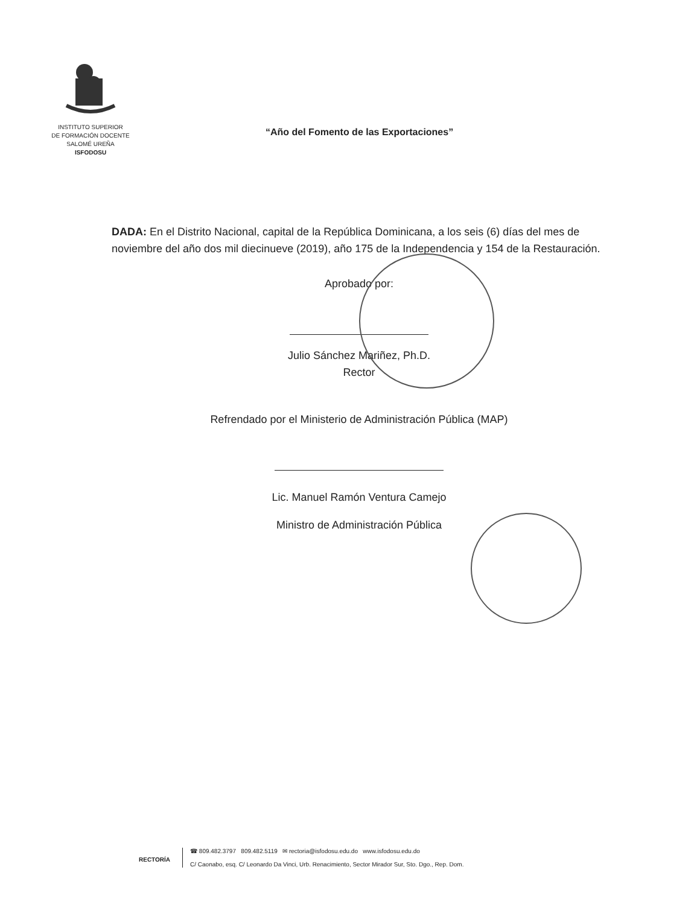INSTITUTO SUPERIOR
DE FORMACIÓN DOCENTE
SALOMÉ UREÑA
ISFODOSU
“Año del Fomento de las Exportaciones”
DADA: En el Distrito Nacional, capital de la República Dominicana, a los seis (6) días del mes de noviembre del año dos mil diecinueve (2019), año 175 de la Independencia y 154 de la Restauración.
Aprobado por:
Julio Sánchez Mariñez, Ph.D.
Rector
Refrendado por el Ministerio de Administración Pública (MAP)
Lic. Manuel Ramón Ventura Camejo
Ministro de Administración Pública
RECTORÍA
☎ 809.482.3797 809.482.5119 ✉ rectoria@isfodosu.edu.do www.isfodosu.edu.do
C/ Caonabo, esq. C/ Leonardo Da Vinci, Urb. Renacimiento, Sector Mirador Sur, Sto. Dgo., Rep. Dom.